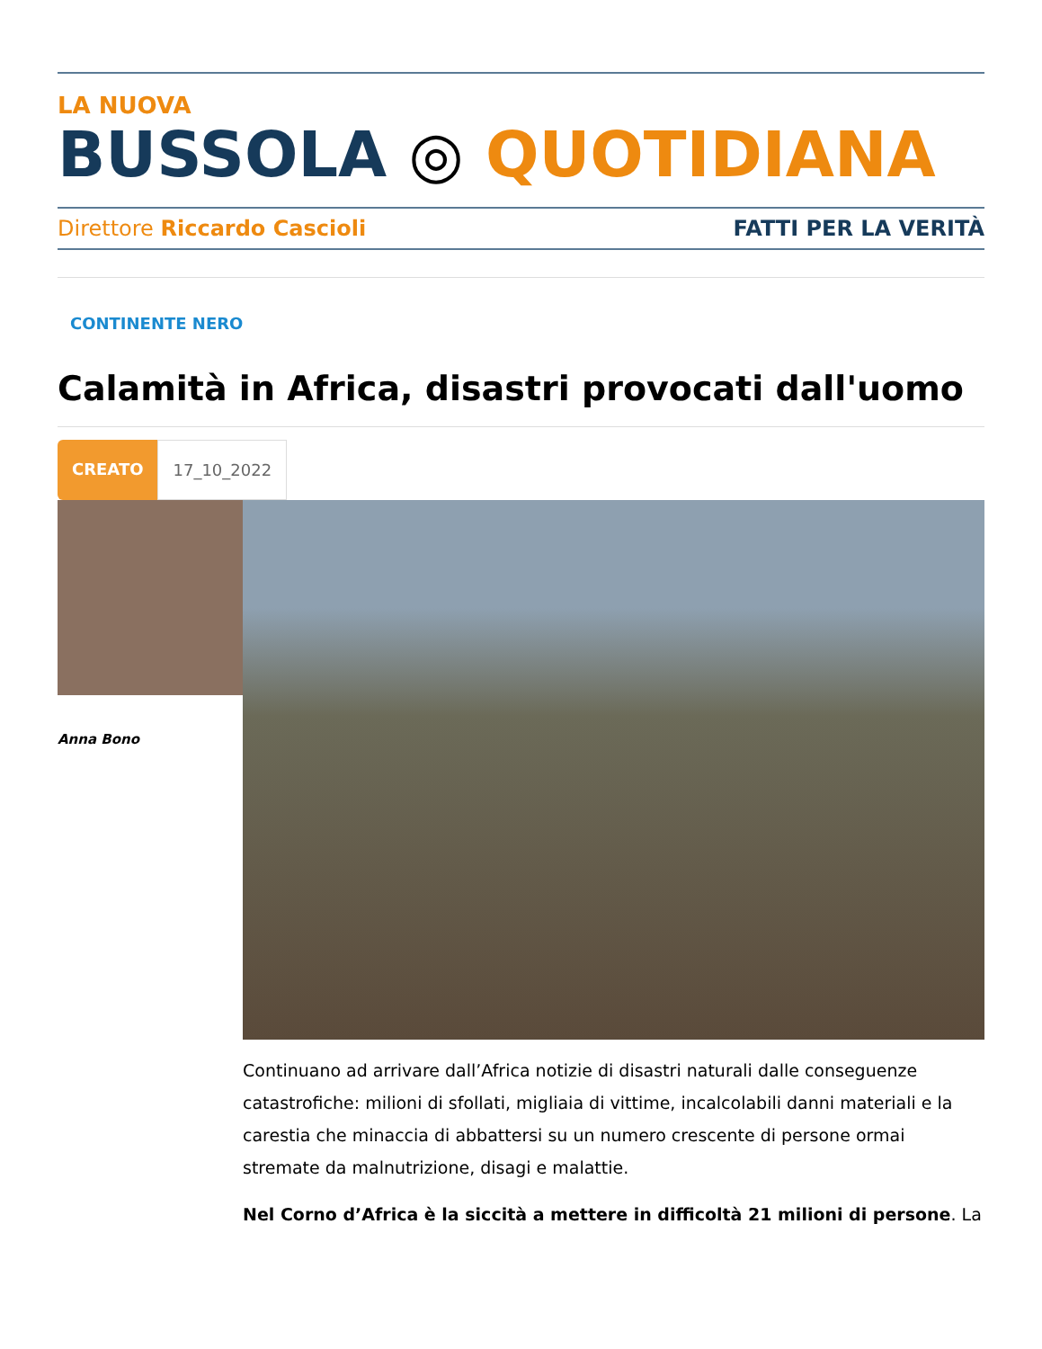LA NUOVA
BUSSOLA ◎ QUOTIDIANA
Direttore Riccardo Cascioli FATTI PER LA VERITÀ
CONTINENTE NERO
Calamità in Africa, disastri provocati dall'uomo
CREATO 17_10_2022
Anna Bono
Continuano ad arrivare dall’Africa notizie di disastri naturali dalle conseguenze catastrofiche: milioni di sfollati, migliaia di vittime, incalcolabili danni materiali e la carestia che minaccia di abbattersi su un numero crescente di persone ormai stremate da malnutrizione, disagi e malattie.
Nel Corno d’Africa è la siccità a mettere in difficoltà 21 milioni di persone. La